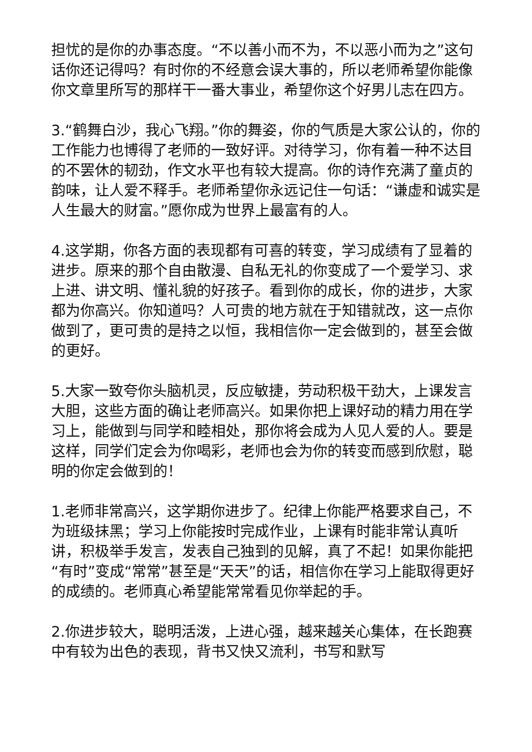担忧的是你的办事态度。“不以善小而不为，不以恶小而为之”这句话你还记得吗？有时你的不经意会误大事的，所以老师希望你能像你文章里所写的那样干一番大事业，希望你这个好男儿志在四方。
3.“鹤舞白沙，我心飞翔。”你的舞姿，你的气质是大家公认的，你的工作能力也博得了老师的一致好评。对待学习，你有着一种不达目的不罢休的韧劲，作文水平也有较大提高。你的诗作充满了童贞的韵味，让人爱不释手。老师希望你永远记住一句话：“谦虚和诚实是人生最大的财富。”愿你成为世界上最富有的人。
4.这学期，你各方面的表现都有可喜的转变，学习成绩有了显着的进步。原来的那个自由散漫、自私无礼的你变成了一个爱学习、求上进、讲文明、懂礼貌的好孩子。看到你的成长，你的进步，大家都为你高兴。你知道吗？人可贵的地方就在于知错就改，这一点你做到了，更可贵的是持之以恒，我相信你一定会做到的，甚至会做的更好。
5.大家一致夸你头脑机灵，反应敏捷，劳动积极干劲大，上课发言大胆，这些方面的确让老师高兴。如果你把上课好动的精力用在学习上，能做到与同学和睦相处，那你将会成为人见人爱的人。要是这样，同学们定会为你喝彩，老师也会为你的转变而感到欣慰，聪明的你定会做到的！
1.老师非常高兴，这学期你进步了。纪律上你能严格要求自己，不为班级抹黑；学习上你能按时完成作业，上课有时能非常认真听讲，积极举手发言，发表自己独到的见解，真了不起！如果你能把“有时”变成“常常”甚至是“天天”的话，相信你在学习上能取得更好的成绩的。老师真心希望能常常看见你举起的手。
2.你进步较大，聪明活泼，上进心强，越来越关心集体，在长跑赛中有较为出色的表现，背书又快又流利，书写和默写